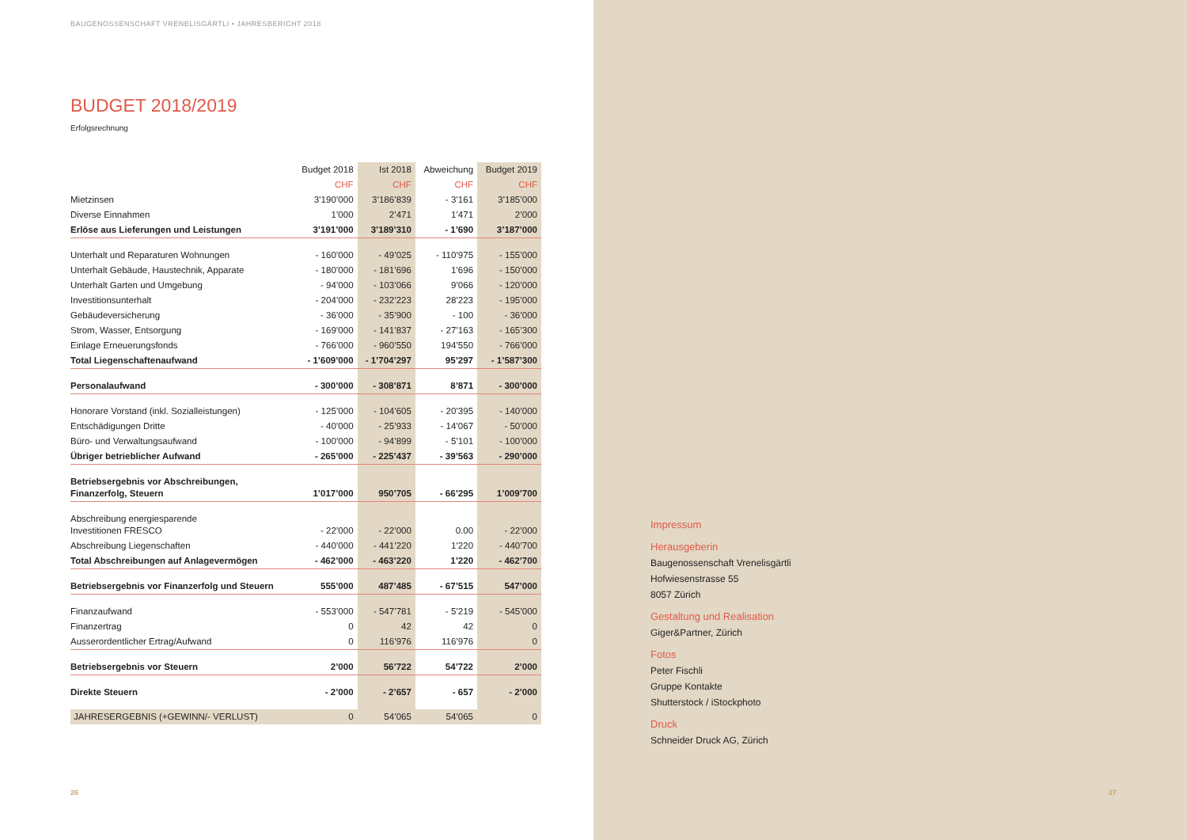BAUGENOSSENSCHAFT VRENELISGÄRTLI • JAHRESBERICHT 2018
BUDGET 2018/2019
Erfolgsrechnung
| | Budget 2018 | Ist 2018 | Abweichung | Budget 2019 |
| --- | --- | --- | --- | --- |
| | CHF | CHF | CHF | CHF |
| Mietzinsen | 3’190’000 | 3’186’839 | - 3’161 | 3’185’000 |
| Diverse Einnahmen | 1’000 | 2’471 | 1’471 | 2’000 |
| Erlöse aus Lieferungen und Leistungen | 3’191’000 | 3’189’310 | - 1’690 | 3’187’000 |
| Unterhalt und Reparaturen Wohnungen | - 160’000 | - 49’025 | - 110’975 | - 155’000 |
| Unterhalt Gebäude, Haustechnik, Apparate | - 180’000 | - 181’696 | 1’696 | - 150’000 |
| Unterhalt Garten und Umgebung | - 94’000 | - 103’066 | 9’066 | - 120’000 |
| Investitionsunterhalt | - 204’000 | - 232’223 | 28’223 | - 195’000 |
| Gebäudeversicherung | - 36’000 | - 35’900 | - 100 | - 36’000 |
| Strom, Wasser, Entsorgung | - 169’000 | - 141’837 | - 27’163 | - 165’300 |
| Einlage Erneuerungsfonds | - 766’000 | - 960’550 | 194’550 | - 766’000 |
| Total Liegenschaftenaufwand | - 1’609’000 | - 1’704’297 | 95’297 | - 1’587’300 |
| Personalaufwand | - 300’000 | - 308’871 | 8’871 | - 300’000 |
| Honorare Vorstand (inkl. Sozialleistungen) | - 125’000 | - 104’605 | - 20’395 | - 140’000 |
| Entschädigungen Dritte | - 40’000 | - 25’933 | - 14’067 | - 50’000 |
| Büro- und Verwaltungsaufwand | - 100’000 | - 94’899 | - 5’101 | - 100’000 |
| Übriger betrieblicher Aufwand | - 265’000 | - 225’437 | - 39’563 | - 290’000 |
| Betriebsergebnis vor Abschreibungen, Finanzerfolg, Steuern | 1’017’000 | 950’705 | - 66’295 | 1’009’700 |
| Abschreibung energiesparende Investitionen FRESCO | - 22’000 | - 22’000 | 0.00 | - 22’000 |
| Abschreibung Liegenschaften | - 440’000 | - 441’220 | 1’220 | - 440’700 |
| Total Abschreibungen auf Anlagevermögen | - 462’000 | - 463’220 | 1’220 | - 462’700 |
| Betriebsergebnis vor Finanzerfolg und Steuern | 555’000 | 487’485 | - 67’515 | 547’000 |
| Finanzaufwand | - 553’000 | - 547’781 | - 5’219 | - 545’000 |
| Finanzertrag | 0 | 42 | 42 | 0 |
| Ausserordentlicher Ertrag/Aufwand | 0 | 116’976 | 116’976 | 0 |
| Betriebsergebnis vor Steuern | 2’000 | 56’722 | 54’722 | 2’000 |
| Direkte Steuern | - 2’000 | - 2’657 | - 657 | - 2’000 |
| JAHRESERGEBNIS (+GEWINN/- VERLUST) | 0 | 54’065 | 54’065 | 0 |
26
Impressum
Herausgeberin
Baugenossenschaft Vrenelisgärtli
Hofwiesenstrasse 55
8057 Zürich
Gestaltung und Realisation
Giger&Partner, Zürich
Fotos
Peter Fischli
Gruppe Kontakte
Shutterstock / iStockphoto
Druck
Schneider Druck AG, Zürich
27